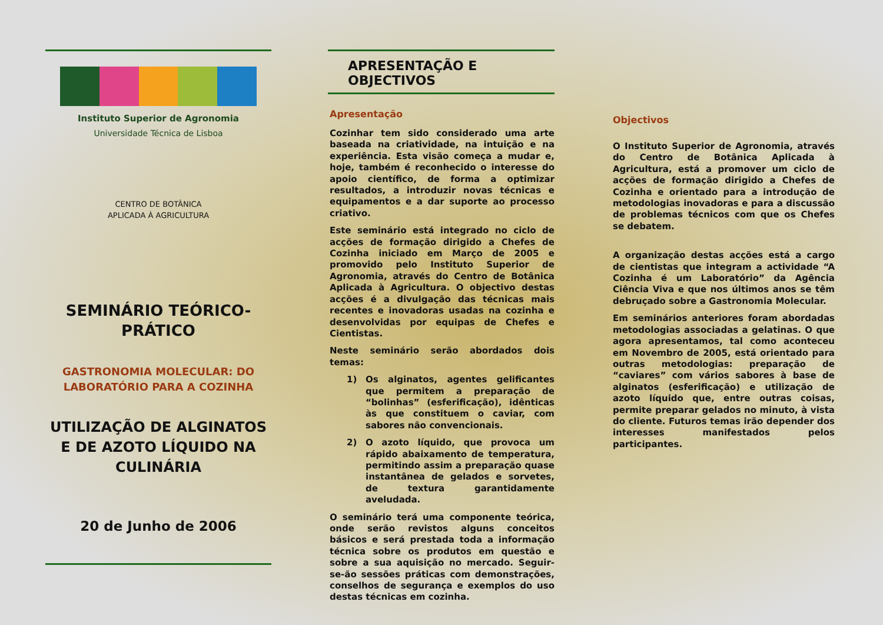Instituto Superior de Agronomia
Universidade Técnica de Lisboa
CENTRO DE BOTÂNICA
APLICADA À AGRICULTURA
SEMINÁRIO TEÓRICO-
PRÁTICO
GASTRONOMIA MOLECULAR: DO LABORATÓRIO PARA A COZINHA
UTILIZAÇÃO DE ALGINATOS E DE AZOTO LÍQUIDO NA CULINÁRIA
20 de Junho de 2006
APRESENTAÇÃO E OBJECTIVOS
Apresentação
Cozinhar tem sido considerado uma arte baseada na criatividade, na intuição e na experiência. Esta visão começa a mudar e, hoje, também é reconhecido o interesse do apoio científico, de forma a optimizar resultados, a introduzir novas técnicas e equipamentos e a dar suporte ao processo criativo.
Este seminário está integrado no ciclo de acções de formação dirigido a Chefes de Cozinha iniciado em Março de 2005 e promovido pelo Instituto Superior de Agronomia, através do Centro de Botânica Aplicada à Agricultura. O objectivo destas acções é a divulgação das técnicas mais recentes e inovadoras usadas na cozinha e desenvolvidas por equipas de Chefes e Cientistas.
Neste seminário serão abordados dois temas:
1) Os alginatos, agentes gelificantes que permitem a preparação de “bolinhas” (esferificação), idênticas às que constituem o caviar, com sabores não convencionais.
2) O azoto líquido, que provoca um rápido abaixamento de temperatura, permitindo assim a preparação quase instantânea de gelados e sorvetes, de textura garantidamente aveludada.
O seminário terá uma componente teórica, onde serão revistos alguns conceitos básicos e será prestada toda a informação técnica sobre os produtos em questão e sobre a sua aquisição no mercado. Seguir-se-ão sessões práticas com demonstrações, conselhos de segurança e exemplos do uso destas técnicas em cozinha.
Objectivos
O Instituto Superior de Agronomia, através do Centro de Botânica Aplicada à Agricultura, está a promover um ciclo de acções de formação dirigido a Chefes de Cozinha e orientado para a introdução de metodologias inovadoras e para a discussão de problemas técnicos com que os Chefes se debatem.
A organização destas acções está a cargo de cientistas que integram a actividade “A Cozinha é um Laboratório” da Agência Ciência Viva e que nos últimos anos se têm debruçado sobre a Gastronomia Molecular.
Em seminários anteriores foram abordadas metodologias associadas a gelatinas. O que agora apresentamos, tal como aconteceu em Novembro de 2005, está orientado para outras metodologias: preparação de “caviares” com vários sabores à base de alginatos (esferificação) e utilização de azoto líquido que, entre outras coisas, permite preparar gelados no minuto, à vista do cliente. Futuros temas irão depender dos interesses manifestados pelos participantes.